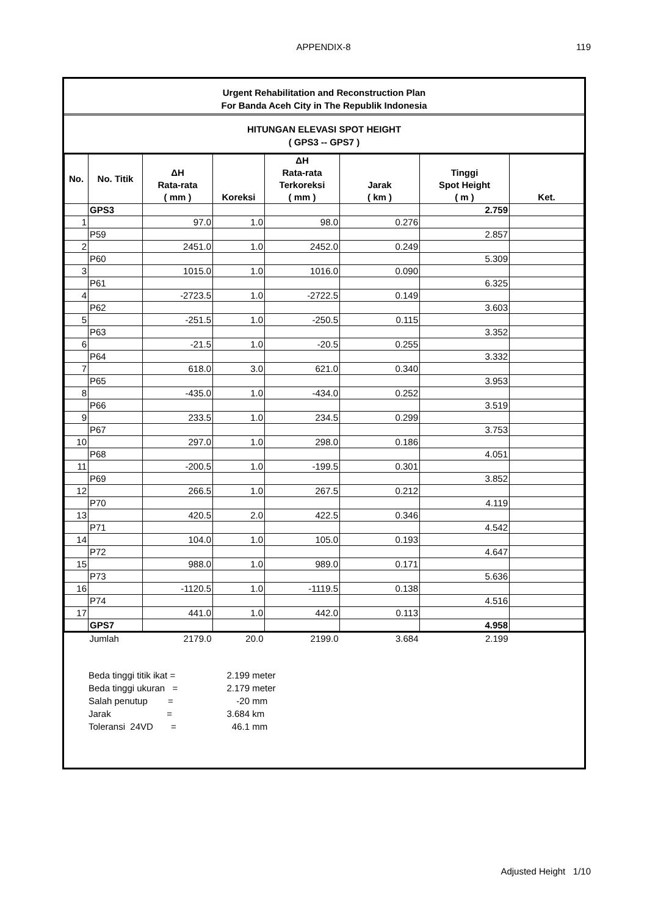APPENDIX-8
119
Urgent Rehabilitation and Reconstruction Plan
For Banda Aceh City in The Republik Indonesia
HITUNGAN ELEVASI SPOT HEIGHT
( GPS3 -- GPS7 )
| No. | No. Titik | ΔH Rata-rata ( mm ) | Koreksi | ΔH Rata-rata Terkoreksi ( mm ) | Jarak ( km ) | Tinggi Spot Height ( m ) | Ket. |
| --- | --- | --- | --- | --- | --- | --- | --- |
| | GPS3 | | | | | 2.759 | |
| 1 | | 97.0 | 1.0 | 98.0 | 0.276 | | |
| | P59 | | | | | 2.857 | |
| 2 | | 2451.0 | 1.0 | 2452.0 | 0.249 | | |
| | P60 | | | | | 5.309 | |
| 3 | | 1015.0 | 1.0 | 1016.0 | 0.090 | | |
| | P61 | | | | | 6.325 | |
| 4 | | -2723.5 | 1.0 | -2722.5 | 0.149 | | |
| | P62 | | | | | 3.603 | |
| 5 | | -251.5 | 1.0 | -250.5 | 0.115 | | |
| | P63 | | | | | 3.352 | |
| 6 | | -21.5 | 1.0 | -20.5 | 0.255 | | |
| | P64 | | | | | 3.332 | |
| 7 | | 618.0 | 3.0 | 621.0 | 0.340 | | |
| | P65 | | | | | 3.953 | |
| 8 | | -435.0 | 1.0 | -434.0 | 0.252 | | |
| | P66 | | | | | 3.519 | |
| 9 | | 233.5 | 1.0 | 234.5 | 0.299 | | |
| | P67 | | | | | 3.753 | |
| 10 | | 297.0 | 1.0 | 298.0 | 0.186 | | |
| | P68 | | | | | 4.051 | |
| 11 | | -200.5 | 1.0 | -199.5 | 0.301 | | |
| | P69 | | | | | 3.852 | |
| 12 | | 266.5 | 1.0 | 267.5 | 0.212 | | |
| | P70 | | | | | 4.119 | |
| 13 | | 420.5 | 2.0 | 422.5 | 0.346 | | |
| | P71 | | | | | 4.542 | |
| 14 | | 104.0 | 1.0 | 105.0 | 0.193 | | |
| | P72 | | | | | 4.647 | |
| 15 | | 988.0 | 1.0 | 989.0 | 0.171 | | |
| | P73 | | | | | 5.636 | |
| 16 | | -1120.5 | 1.0 | -1119.5 | 0.138 | | |
| | P74 | | | | | 4.516 | |
| 17 | | 441.0 | 1.0 | 442.0 | 0.113 | | |
| | GPS7 | | | | | 4.958 | |
| | Jumlah | 2179.0 | 20.0 | 2199.0 | 3.684 | 2.199 | |
Beda tinggi titik ikat = 2.199 meter
Beda tinggi ukuran = 2.179 meter
Salah penutup = -20 mm
Jarak = 3.684 km
Toleransi 24VD = 46.1 mm
Adjusted Height 1/10